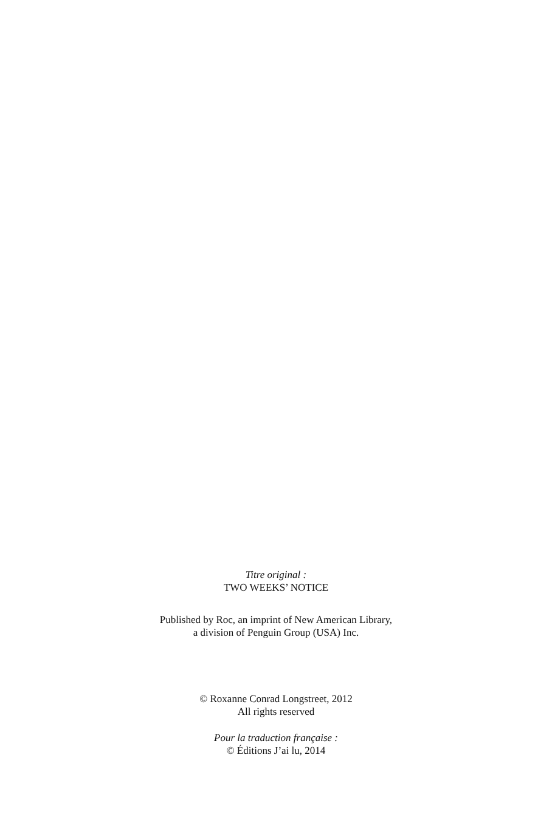Titre original :
TWO WEEKS’ NOTICE
Published by Roc, an imprint of New American Library,
a division of Penguin Group (USA) Inc.
© Roxanne Conrad Longstreet, 2012
All rights reserved
Pour la traduction française :
© Éditions J’ai lu, 2014